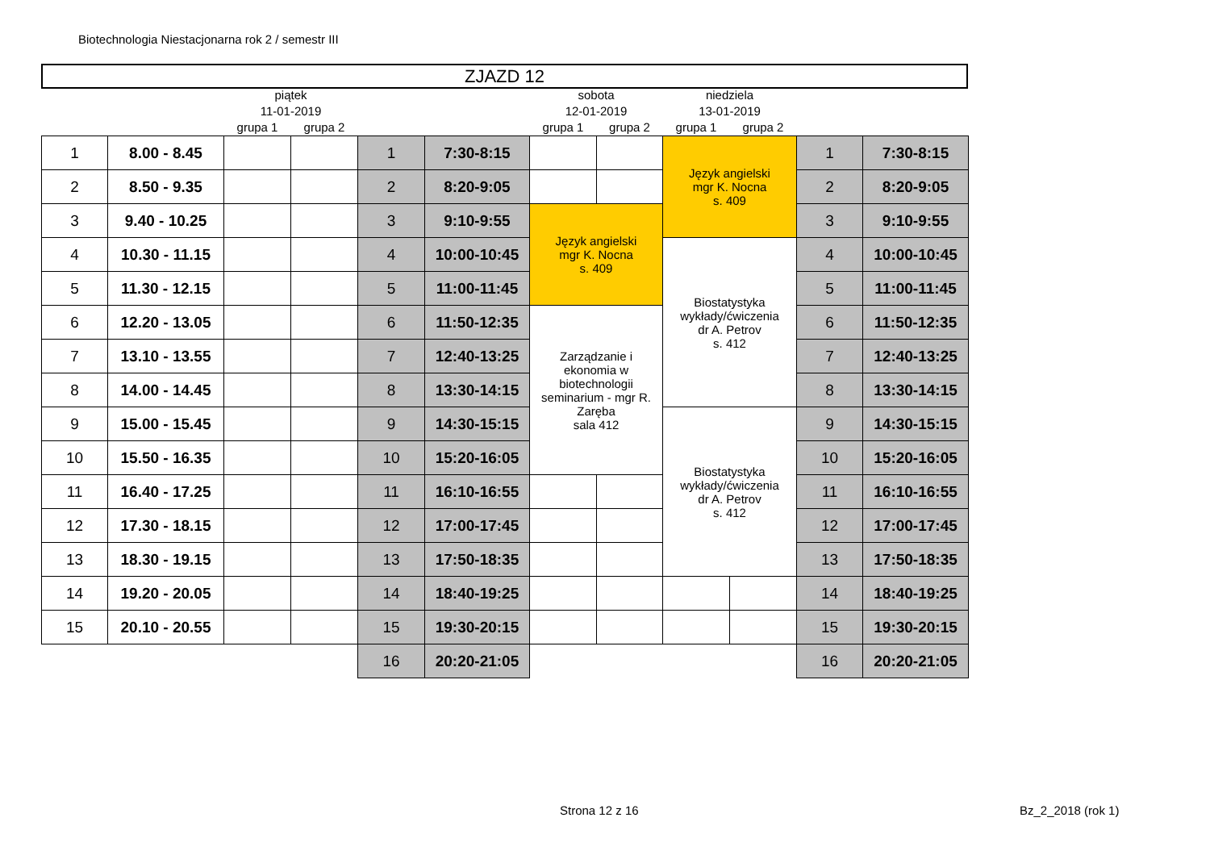Biotechnologia Niestacjonarna rok 2 / semestr III
ZJAZD 12
| | | piątek | | | | sobota | | niedziela | | | |
| --- | --- | --- | --- | --- | --- | --- | --- | --- | --- | --- | --- |
| | | 11-01-2019 | | | | 12-01-2019 | | 13-01-2019 | | | |
| | | grupa 1 | grupa 2 | | | grupa 1 | grupa 2 | grupa 1 | grupa 2 | | |
| 1 | 8.00 - 8.45 | | | 1 | 7:30-8:15 | | | Język angielski mgr K. Nocna s. 409 | | 1 | 7:30-8:15 |
| 2 | 8.50 - 9.35 | | | 2 | 8:20-9:05 | | | | | 2 | 8:20-9:05 |
| 3 | 9.40 - 10.25 | | | 3 | 9:10-9:55 | Język angielski mgr K. Nocna s. 409 | | | | 3 | 9:10-9:55 |
| 4 | 10.30 - 11.15 | | | 4 | 10:00-10:45 | | | Biostatystyka wykłady/ćwiczenia dr A. Petrov s. 412 | | 4 | 10:00-10:45 |
| 5 | 11.30 - 12.15 | | | 5 | 11:00-11:45 | | | | | 5 | 11:00-11:45 |
| 6 | 12.20 - 13.05 | | | 6 | 11:50-12:35 | Zarządzanie i ekonomia w biotechnologii seminarium - mgr R. Zaręba sala 412 | | | | 6 | 11:50-12:35 |
| 7 | 13.10 - 13.55 | | | 7 | 12:40-13:25 | | | | | 7 | 12:40-13:25 |
| 8 | 14.00 - 14.45 | | | 8 | 13:30-14:15 | | | | | 8 | 13:30-14:15 |
| 9 | 15.00 - 15.45 | | | 9 | 14:30-15:15 | | | Biostatystyka wykłady/ćwiczenia dr A. Petrov s. 412 | | 9 | 14:30-15:15 |
| 10 | 15.50 - 16.35 | | | 10 | 15:20-16:05 | | | | | 10 | 15:20-16:05 |
| 11 | 16.40 - 17.25 | | | 11 | 16:10-16:55 | | | | | 11 | 16:10-16:55 |
| 12 | 17.30 - 18.15 | | | 12 | 17:00-17:45 | | | | | 12 | 17:00-17:45 |
| 13 | 18.30 - 19.15 | | | 13 | 17:50-18:35 | | | | | 13 | 17:50-18:35 |
| 14 | 19.20 - 20.05 | | | 14 | 18:40-19:25 | | | | | 14 | 18:40-19:25 |
| 15 | 20.10 - 20.55 | | | 15 | 19:30-20:15 | | | | | 15 | 19:30-20:15 |
| | | | | 16 | 20:20-21:05 | | | | | 16 | 20:20-21:05 |
Strona 12 z 16 Bz_2_2018 (rok 1)